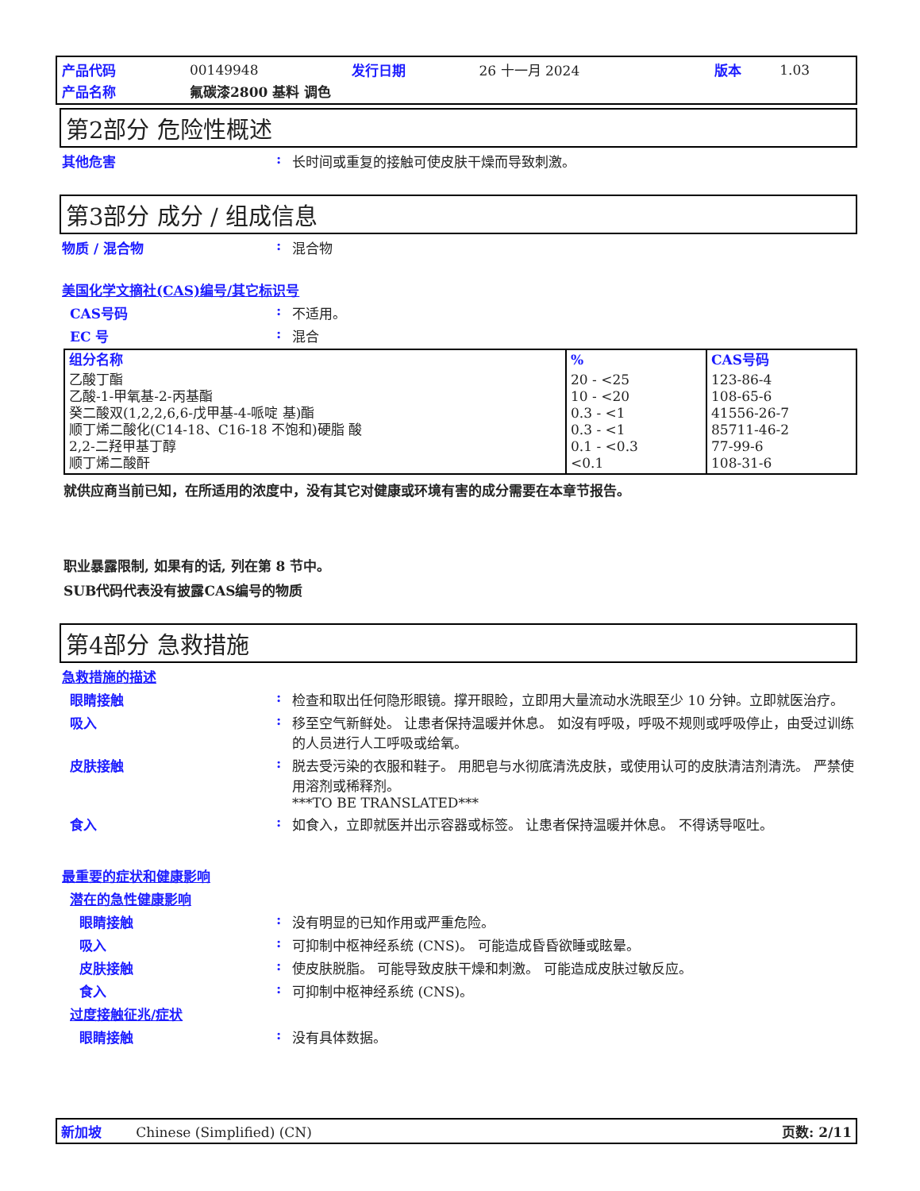| 产品代码 | 00149948 | 发行日期 | 26 十一月 2024 | 版本 | 1.03 |
| 产品名称 | 氟碳漆2800 基料 调色 | | | | |
第2部分 危险性概述
其他危害: 长时间或重复的接触可使皮肤干燥而导致刺激。
第3部分 成分 / 组成信息
物质 / 混合物: 混合物
美国化学文摘社(CAS)编号/其它标识号
CAS号码: 不适用。
EC 号: 混合
| 组分名称 | % | CAS号码 |
| 乙酸丁酯 乙酸-1-甲氧基-2-丙基酯 癸二酸双(1,2,2,6,6-戊甲基-4-哌啶 基)酯 顺丁烯二酸化(C14-18、C16-18 不饱和)硬脂 酸 2,2-二羟甲基丁醇 顺丁烯二酸酐 | 20 - <25 10 - <20 0.3 - <1 0.3 - <1 0.1 - <0.3 <0.1 | 123-86-4 108-65-6 41556-26-7 85711-46-2 77-99-6 108-31-6 |
就供应商当前已知，在所适用的浓度中，没有其它对健康或环境有害的成分需要在本章节报告。
职业暴露限制, 如果有的话, 列在第 8 节中。
SUB代码代表没有披露CAS编号的物质
第4部分 急救措施
急救措施的描述
眼睛接触: 检查和取出任何隐形眼镜。撑开眼睑，立即用大量流动水洗眼至少 10 分钟。立即就医治疗。
吸入: 移至空气新鲜处。 让患者保持温暖并休息。 如沒有呼吸，呼吸不规则或呼吸停止，由受过训练的人员进行人工呼吸或给氧。
皮肤接触: 脱去受污染的衣服和鞋子。 用肥皂与水彻底清洗皮肤，或使用认可的皮肤清洁剂清洗。 严禁使用溶剂或稀释剂。
***TO BE TRANSLATED***
食入: 如食入，立即就医并出示容器或标签。 让患者保持温暖并休息。 不得诱导呕吐。
最重要的症状和健康影响
潜在的急性健康影响
眼睛接触: 没有明显的已知作用或严重危险。
吸入: 可抑制中枢神经系统 (CNS)。 可能造成昏昏欲睡或眩晕。
皮肤接触: 使皮肤脱脂。 可能导致皮肤干燥和刺激。 可能造成皮肤过敏反应。
食入: 可抑制中枢神经系统 (CNS)。
过度接触征兆/症状
眼睛接触: 没有具体数据。
新加坡 Chinese (Simplified) (CN) 页数: 2/11